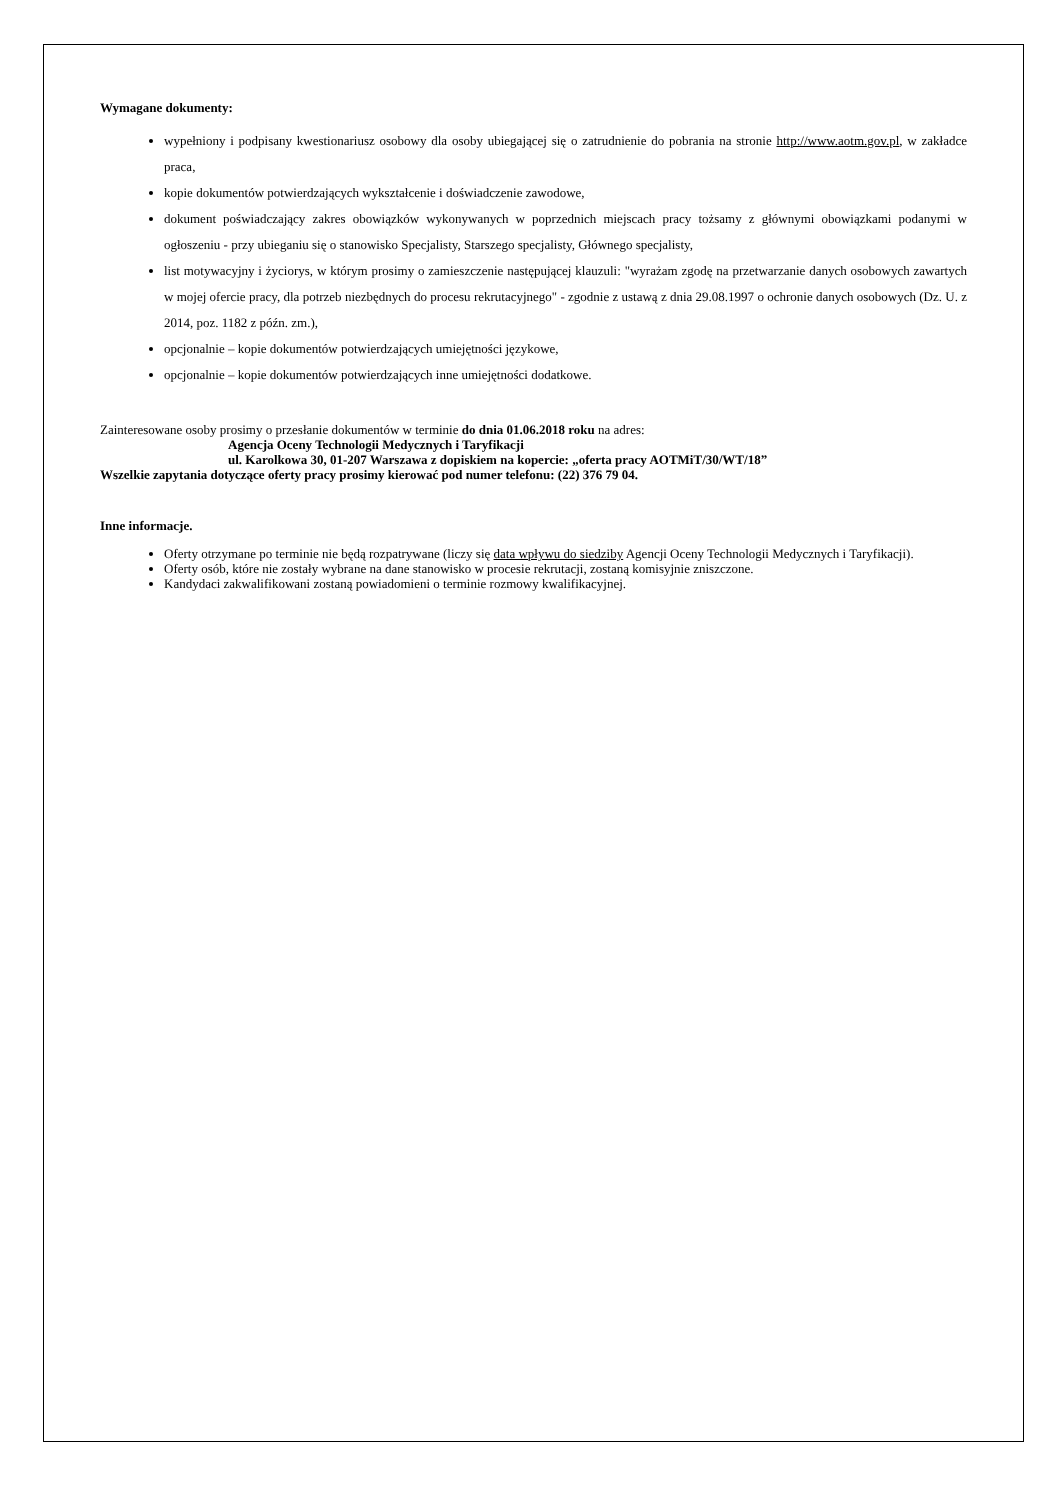Wymagane dokumenty:
wypełniony i podpisany kwestionariusz osobowy dla osoby ubiegającej się o zatrudnienie do pobrania na stronie http://www.aotm.gov.pl, w zakładce praca,
kopie dokumentów potwierdzających wykształcenie i doświadczenie zawodowe,
dokument poświadczający zakres obowiązków wykonywanych w poprzednich miejscach pracy tożsamy z głównymi obowiązkami podanymi w ogłoszeniu - przy ubieganiu się o stanowisko Specjalisty, Starszego specjalisty, Głównego specjalisty,
list motywacyjny i życiorys, w którym prosimy o zamieszczenie następującej klauzuli: "wyrażam zgodę na przetwarzanie danych osobowych zawartych w mojej ofercie pracy, dla potrzeb niezbędnych do procesu rekrutacyjnego" - zgodnie z ustawą z dnia 29.08.1997 o ochronie danych osobowych (Dz. U. z 2014, poz. 1182 z późn. zm.),
opcjonalnie – kopie dokumentów potwierdzających umiejętności językowe,
opcjonalnie – kopie dokumentów potwierdzających inne umiejętności dodatkowe.
Zainteresowane osoby prosimy o przesłanie dokumentów w terminie do dnia 01.06.2018 roku na adres:
Agencja Oceny Technologii Medycznych i Taryfikacji
ul. Karolkowa 30, 01-207 Warszawa z dopiskiem na kopercie: „oferta pracy AOTMiT/30/WT/18”
Wszelkie zapytania dotyczące oferty pracy prosimy kierować pod numer telefonu: (22) 376 79 04.
Inne informacje.
Oferty otrzymane po terminie nie będą rozpatrywane (liczy się data wpływu do siedziby Agencji Oceny Technologii Medycznych i Taryfikacji).
Oferty osób, które nie zostały wybrane na dane stanowisko w procesie rekrutacji, zostaną komisyjnie zniszczone.
Kandydaci zakwalifikowani zostaną powiadomieni o terminie rozmowy kwalifikacyjnej.